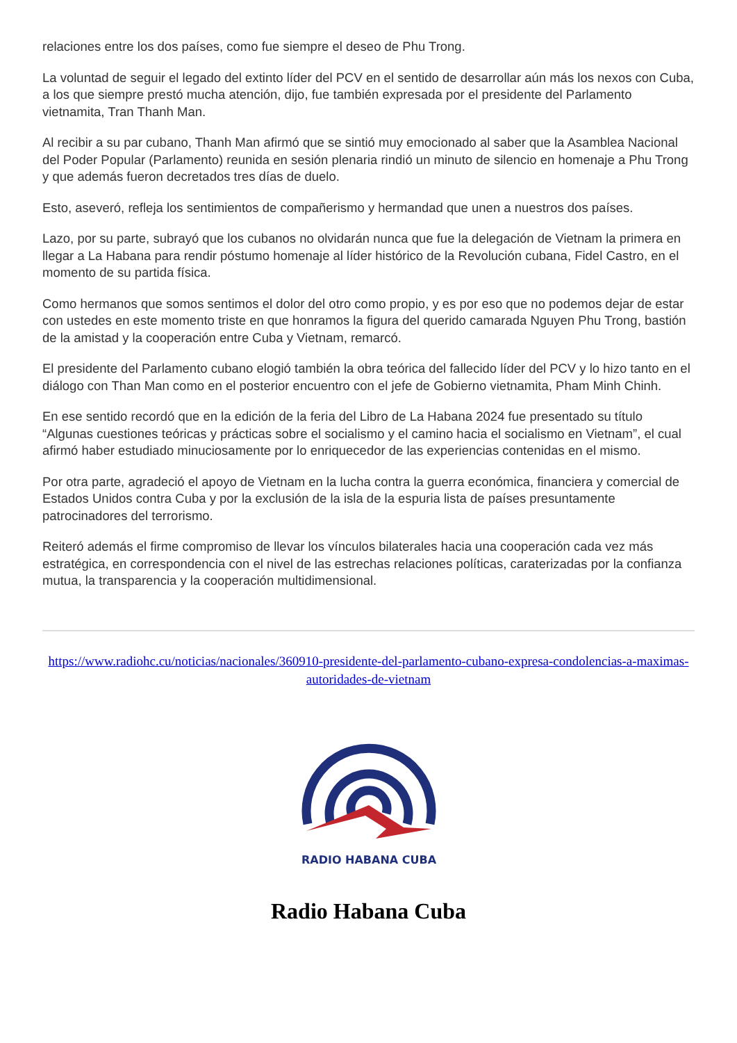relaciones entre los dos países, como fue siempre el deseo de Phu Trong.
La voluntad de seguir el legado del extinto líder del PCV en el sentido de desarrollar aún más los nexos con Cuba, a los que siempre prestó mucha atención, dijo, fue también expresada por el presidente del Parlamento vietnamita, Tran Thanh Man.
Al recibir a su par cubano, Thanh Man afirmó que se sintió muy emocionado al saber que la Asamblea Nacional del Poder Popular (Parlamento) reunida en sesión plenaria rindió un minuto de silencio en homenaje a Phu Trong y que además fueron decretados tres días de duelo.
Esto, aseveró, refleja los sentimientos de compañerismo y hermandad que unen a nuestros dos países.
Lazo, por su parte, subrayó que los cubanos no olvidarán nunca que fue la delegación de Vietnam la primera en llegar a La Habana para rendir póstumo homenaje al líder histórico de la Revolución cubana, Fidel Castro, en el momento de su partida física.
Como hermanos que somos sentimos el dolor del otro como propio, y es por eso que no podemos dejar de estar con ustedes en este momento triste en que honramos la figura del querido camarada Nguyen Phu Trong, bastión de la amistad y la cooperación entre Cuba y Vietnam, remarcó.
El presidente del Parlamento cubano elogió también la obra teórica del fallecido líder del PCV y lo hizo tanto en el diálogo con Than Man como en el posterior encuentro con el jefe de Gobierno vietnamita, Pham Minh Chinh.
En ese sentido recordó que en la edición de la feria del Libro de La Habana 2024 fue presentado su título “Algunas cuestiones teóricas y prácticas sobre el socialismo y el camino hacia el socialismo en Vietnam”, el cual afirmó haber estudiado minuciosamente por lo enriquecedor de las experiencias contenidas en el mismo.
Por otra parte, agradeció el apoyo de Vietnam en la lucha contra la guerra económica, financiera y comercial de Estados Unidos contra Cuba y por la exclusión de la isla de la espuria lista de países presuntamente patrocinadores del terrorismo.
Reiteró además el firme compromiso de llevar los vínculos bilaterales hacia una cooperación cada vez más estratégica, en correspondencia con el nivel de las estrechas relaciones políticas, caraterizadas por la confianza mutua, la transparencia y la cooperación multidimensional.
https://www.radiohc.cu/noticias/nacionales/360910-presidente-del-parlamento-cubano-expresa-condolencias-a-maximas-autoridades-de-vietnam
RADIO HABANA CUBA
Radio Habana Cuba